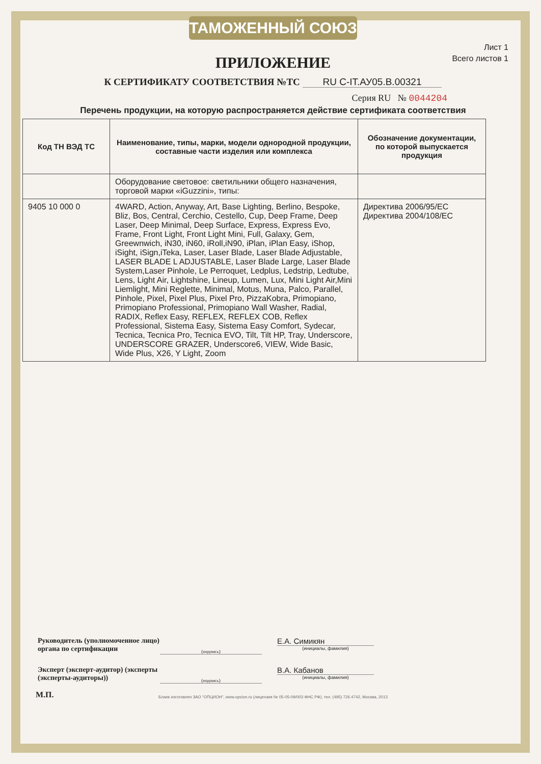ТАМОЖЕННЫЙ СОЮЗ
Лист 1
Всего листов 1
ПРИЛОЖЕНИЕ
К СЕРТИФИКАТУ СООТВЕТСТВИЯ №ТС RU C-IT.АУ05.В.00321
Серия RU № 0044204
Перечень продукции, на которую распространяется действие сертификата соответствия
| Код ТН ВЭД ТС | Наименование, типы, марки, модели однородной продукции, составные части изделия или комплекса | Обозначение документации, по которой выпускается продукция |
| --- | --- | --- |
| | Оборудование световое: светильники общего назначения, торговой марки «iGuzzini», типы: | |
| 9405 10 000 0 | 4WARD, Action, Anyway, Art, Base Lighting, Berlino, Bespoke, Bliz, Bos, Central, Cerchio, Cestello, Cup, Deep Frame, Deep Laser, Deep Minimal, Deep Surface, Express, Express Evo, Frame, Front Light, Front Light Mini, Full, Galaxy, Gem, Greewnwich, iN30, iN60, iRoll,iN90, iPlan, iPlan Easy, iShop, iSight, iSign,iTeka, Laser, Laser Blade, Laser Blade Adjustable, LASER BLADE L ADJUSTABLE, Laser Blade Large, Laser Blade System,Laser Pinhole, Le Perroquet, Ledplus, Ledstrip, Ledtube, Lens, Light Air, Lightshine, Lineup, Lumen, Lux, Mini Light Air,Mini Liemlight, Mini Reglette, Minimal, Motus, Muna, Palco, Parallel, Pinhole, Pixel, Pixel Plus, Pixel Pro, PizzaKobra, Primopiano, Primopiano Professional, Primopiano Wall Washer, Radial, RADIX, Reflex Easy, REFLEX, REFLEX COB, Reflex Professional, Sistema Easy, Sistema Easy Comfort, Sydecar, Tecnica, Tecnica Pro, Tecnica EVO, Tilt, Tilt HP, Tray, Underscore, UNDERSCORE GRAZER, Underscore6, VIEW, Wide Basic, Wide Plus, X26, Y Light, Zoom | Директива 2006/95/ЕС Директива 2004/108/ЕС |
Руководитель (уполномоченное лицо) органа по сертификации
(подпись)
Е.А. Симикян
(инициалы, фамилия)
Эксперт (эксперт-аудитор) (эксперты (эксперты-аудиторы))
(подпись)
В.А. Кабанов
(инициалы, фамилия)
Бланк изготовлен ЗАО "ОПЦИОН", www.opcion.ru (лицензия № 05-05-09/003 ФНС РФ), тел. (495) 726 4742, Москва, 2013
М.П.